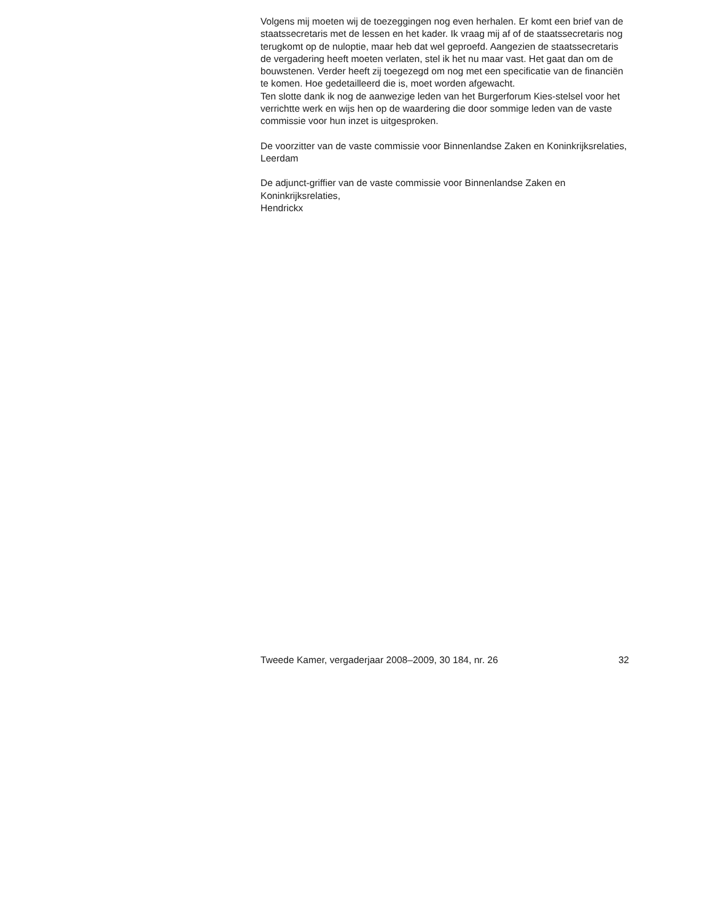Volgens mij moeten wij de toezeggingen nog even herhalen. Er komt een brief van de staatssecretaris met de lessen en het kader. Ik vraag mij af of de staatssecretaris nog terugkomt op de nuloptie, maar heb dat wel geproefd. Aangezien de staatssecretaris de vergadering heeft moeten verlaten, stel ik het nu maar vast. Het gaat dan om de bouwstenen. Verder heeft zij toegezegd om nog met een specificatie van de financiën te komen. Hoe gedetailleerd die is, moet worden afgewacht.
Ten slotte dank ik nog de aanwezige leden van het Burgerforum Kies-stelsel voor het verrichtte werk en wijs hen op de waardering die door sommige leden van de vaste commissie voor hun inzet is uitgesproken.
De voorzitter van de vaste commissie voor Binnenlandse Zaken en Koninkrijksrelaties,
Leerdam
De adjunct-griffier van de vaste commissie voor Binnenlandse Zaken en Koninkrijksrelaties,
Hendrickx
Tweede Kamer, vergaderjaar 2008–2009, 30 184, nr. 26 32